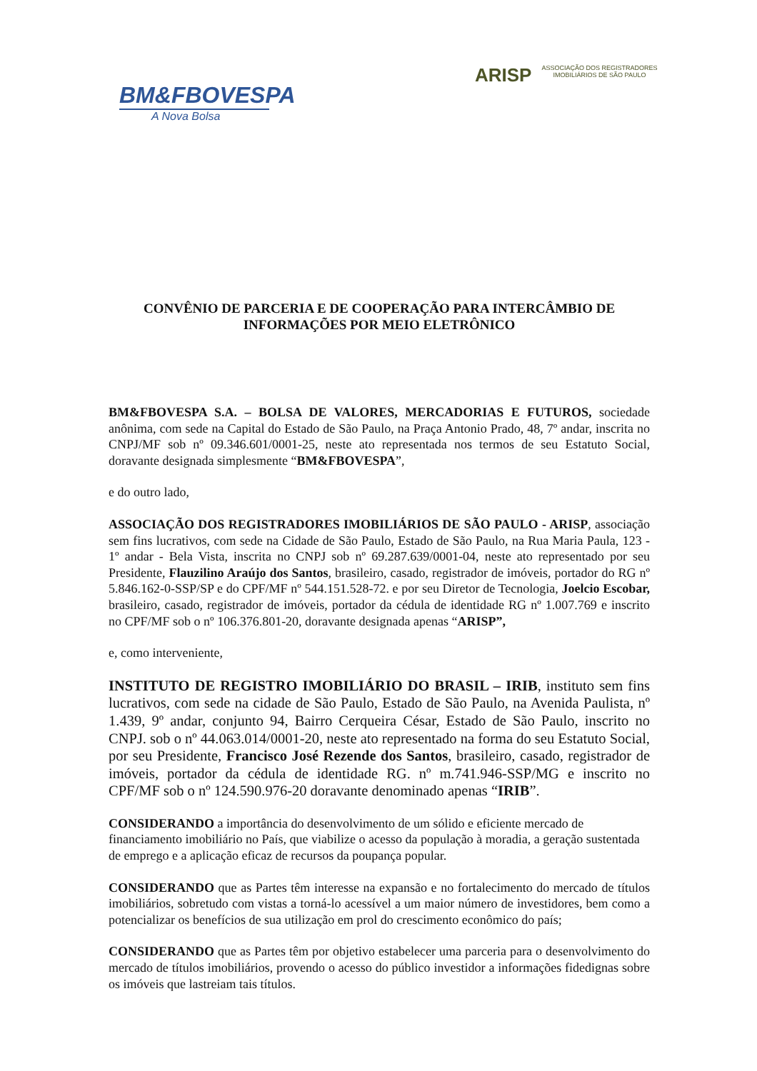BM&FBOVESPA
A Nova Bolsa
ARISP
ASSOCIAÇÃO DOS REGISTRADORES
IMOBILIÁRIOS DE SÃO PAULO
CONVÊNIO DE PARCERIA E DE COOPERAÇÃO PARA INTERCÂMBIO DE INFORMAÇÕES POR MEIO ELETRÔNICO
BM&FBOVESPA S.A. – BOLSA DE VALORES, MERCADORIAS E FUTUROS, sociedade anônima, com sede na Capital do Estado de São Paulo, na Praça Antonio Prado, 48, 7º andar, inscrita no CNPJ/MF sob nº 09.346.601/0001-25, neste ato representada nos termos de seu Estatuto Social, doravante designada simplesmente “BM&FBOVESPA”,
e do outro lado,
ASSOCIAÇÃO DOS REGISTRADORES IMOBILIÁRIOS DE SÃO PAULO - ARISP, associação sem fins lucrativos, com sede na Cidade de São Paulo, Estado de São Paulo, na Rua Maria Paula, 123 - 1º andar - Bela Vista, inscrita no CNPJ sob nº 69.287.639/0001-04, neste ato representado por seu Presidente, Flauzilino Araújo dos Santos, brasileiro, casado, registrador de imóveis, portador do RG nº 5.846.162-0-SSP/SP e do CPF/MF nº 544.151.528-72. e por seu Diretor de Tecnologia, Joelcio Escobar, brasileiro, casado, registrador de imóveis, portador da cédula de identidade RG nº 1.007.769 e inscrito no CPF/MF sob o nº 106.376.801-20, doravante designada apenas “ARISP”,
e, como interveniente,
INSTITUTO DE REGISTRO IMOBILIÁRIO DO BRASIL – IRIB, instituto sem fins lucrativos, com sede na cidade de São Paulo, Estado de São Paulo, na Avenida Paulista, nº 1.439, 9º andar, conjunto 94, Bairro Cerqueira César, Estado de São Paulo, inscrito no CNPJ. sob o nº 44.063.014/0001-20, neste ato representado na forma do seu Estatuto Social, por seu Presidente, Francisco José Rezende dos Santos, brasileiro, casado, registrador de imóveis, portador da cédula de identidade RG. nº m.741.946-SSP/MG e inscrito no CPF/MF sob o nº 124.590.976-20 doravante denominado apenas “IRIB”.
CONSIDERANDO a importância do desenvolvimento de um sólido e eficiente mercado de financiamento imobiliário no País, que viabilize o acesso da população à moradia, a geração sustentada de emprego e a aplicação eficaz de recursos da poupança popular.
CONSIDERANDO que as Partes têm interesse na expansão e no fortalecimento do mercado de títulos imobiliários, sobretudo com vistas a torná-lo acessível a um maior número de investidores, bem como a potencializar os benefícios de sua utilização em prol do crescimento econômico do país;
CONSIDERANDO que as Partes têm por objetivo estabelecer uma parceria para o desenvolvimento do mercado de títulos imobiliários, provendo o acesso do público investidor a informações fidedignas sobre os imóveis que lastreiam tais títulos.